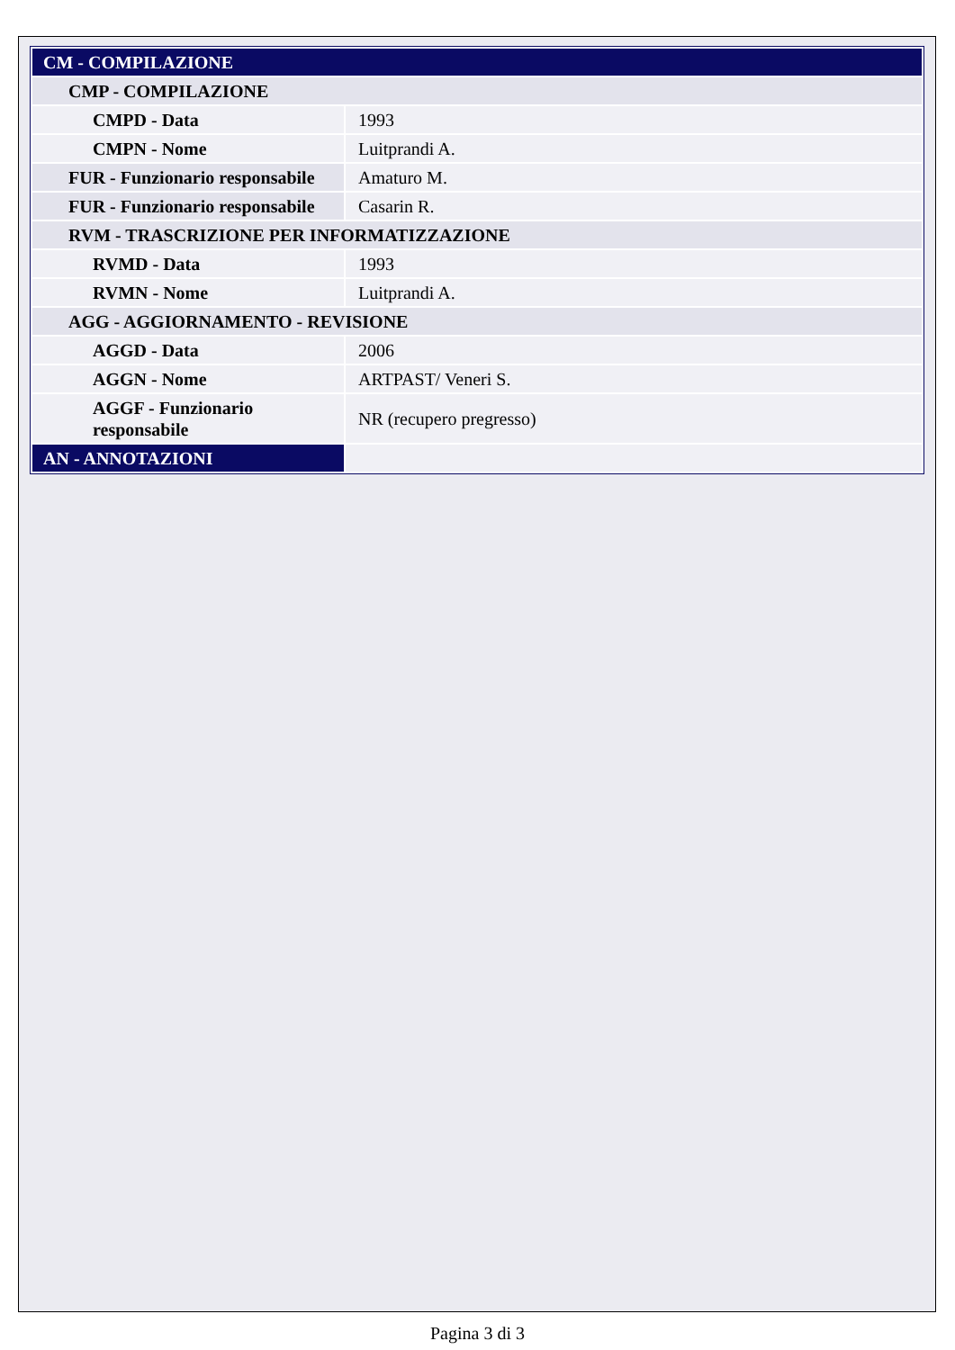| CM - COMPILAZIONE | |
| CMP - COMPILAZIONE | |
| CMPD - Data | 1993 |
| CMPN - Nome | Luitprandi A. |
| FUR - Funzionario responsabile | Amaturo M. |
| FUR - Funzionario responsabile | Casarin R. |
| RVM - TRASCRIZIONE PER INFORMATIZZAZIONE | |
| RVMD - Data | 1993 |
| RVMN - Nome | Luitprandi A. |
| AGG - AGGIORNAMENTO - REVISIONE | |
| AGGD - Data | 2006 |
| AGGN - Nome | ARTPAST/ Veneri S. |
| AGGF - Funzionario responsabile | NR (recupero pregresso) |
| AN - ANNOTAZIONI | |
Pagina 3 di 3